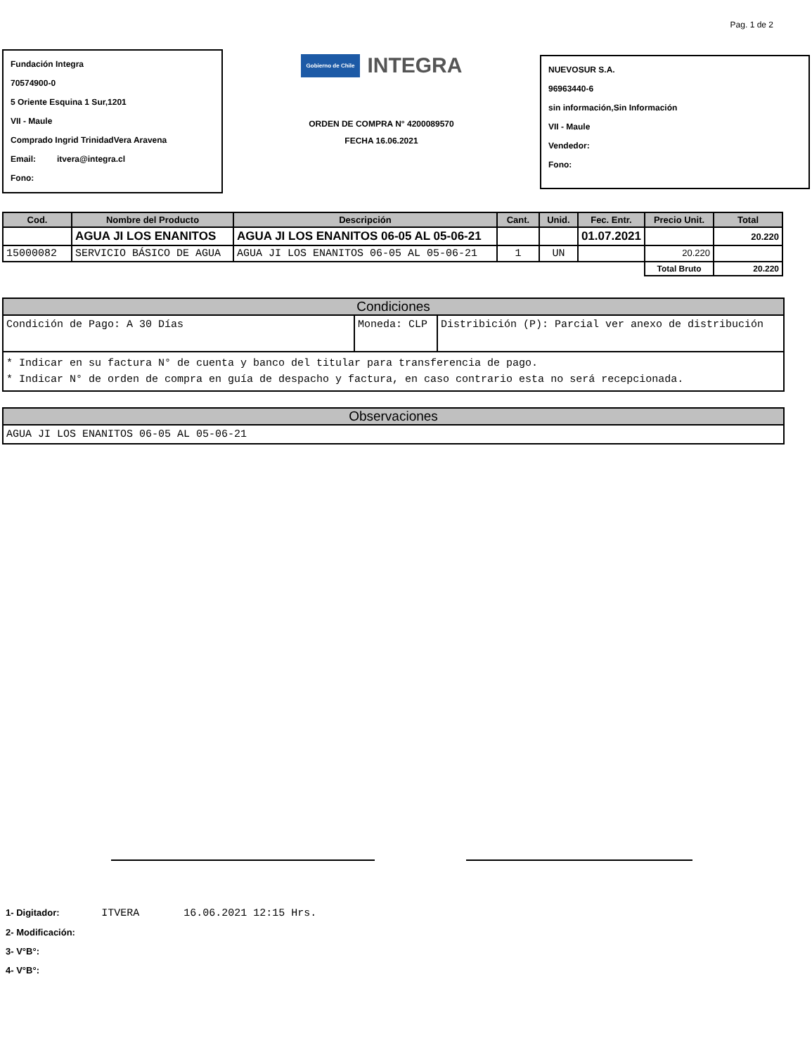Pag. 1 de 2
Fundación Integra
70574900-0
5 Oriente Esquina 1 Sur,1201
VII - Maule
Comprado Ingrid TrinidadVera Aravena
Email: itvera@integra.cl
Fono:
Gobierno de Chile INTEGRA
ORDEN DE COMPRA N° 4200089570
FECHA 16.06.2021
NUEVOSUR S.A.
96963440-6
sin información,Sin Información
VII - Maule
Vendedor:
Fono:
| Cod. | Nombre del Producto | Descripción | Cant. | Unid. | Fec. Entr. | Precio Unit. | Total |
| --- | --- | --- | --- | --- | --- | --- | --- |
| | AGUA JI LOS ENANITOS | AGUA JI LOS ENANITOS 06-05 AL 05-06-21 | | | 01.07.2021 | | 20.220 |
| 15000082 | SERVICIO BÁSICO DE AGUA | AGUA JI LOS ENANITOS 06-05 AL 05-06-21 | 1 | UN | | 20.220 | |
| | | | | | | Total Bruto | 20.220 |
Condiciones
Condición de Pago: A 30 Días Moneda: CLP Distribición (P): Parcial ver anexo de distribución
* Indicar en su factura N° de cuenta y banco del titular para transferencia de pago.
* Indicar N° de orden de compra en guía de despacho y factura, en caso contrario esta no será recepcionada.
Observaciones
AGUA JI LOS ENANITOS 06-05 AL 05-06-21
1- Digitador: ITVERA 16.06.2021 12:15 Hrs.
2- Modificación:
3- V°B°:
4- V°B°: